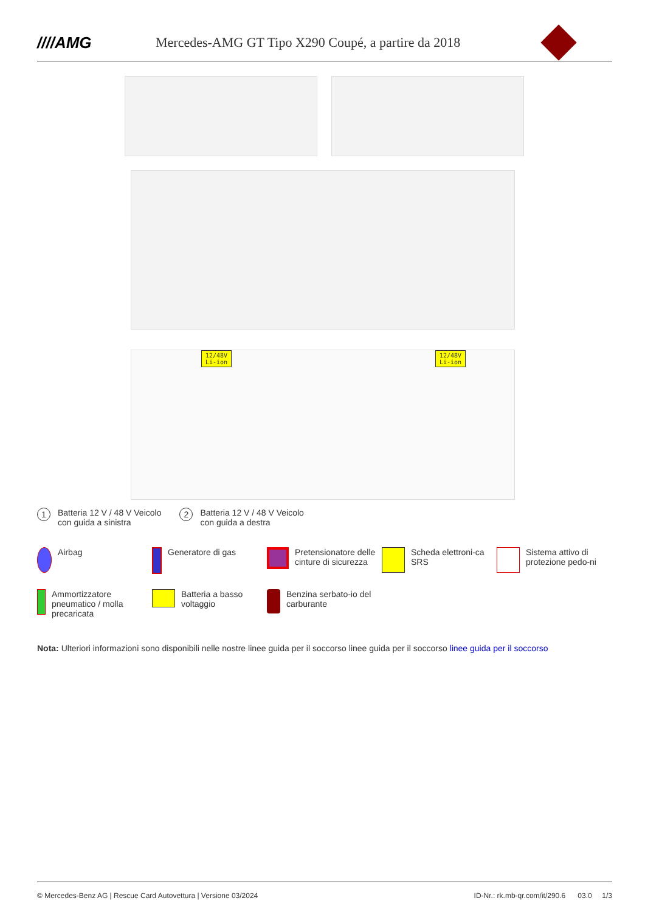////AMG
Mercedes-AMG GT Tipo X290 Coupé, a partire da 2018
12/48V
Li-ion
12/48V
Li-ion
1 Batteria 12 V / 48 V Veicolo
con guida a sinistra
2 Batteria 12 V / 48 V Veicolo
con guida a destra
Airbag
Generatore di gas
Pretensionatore delle cinture di sicurezza
Scheda elettroni-ca SRS
Sistema attivo di protezione pedo-ni
Ammortizzatore pneumatico / molla precaricata
Batteria a basso voltaggio
Benzina serbato-io del carburante
Nota: Ulteriori informazioni sono disponibili nelle nostre linee guida per il soccorso linee guida per il soccorso linee guida per il soccorso
© Mercedes-Benz AG | Rescue Card Autovettura | Versione 03/2024 ID-Nr.: rk.mb-qr.com/it/290.6 03.0 1/3